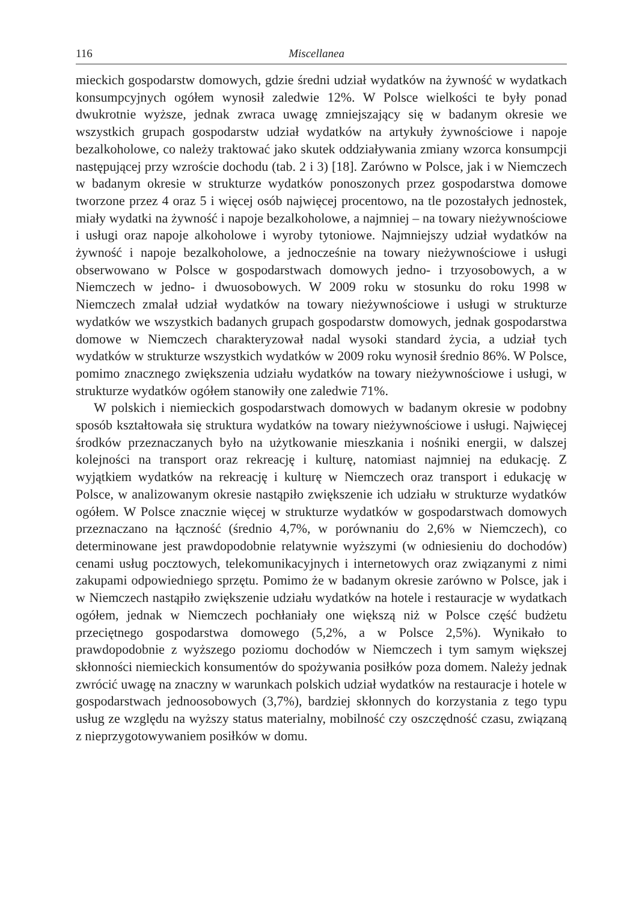116 Miscellanea
mieckich gospodarstw domowych, gdzie średni udział wydatków na żywność w wydatkach konsumpcyjnych ogółem wynosił zaledwie 12%. W Polsce wielkości te były ponad dwukrotnie wyższe, jednak zwraca uwagę zmniejszający się w badanym okresie we wszystkich grupach gospodarstw udział wydatków na artykuły żywnościowe i napoje bezalkoholowe, co należy traktować jako skutek oddziaływania zmiany wzorca konsumpcji następującej przy wzroście dochodu (tab. 2 i 3) [18]. Zarówno w Polsce, jak i w Niemczech w badanym okresie w strukturze wydatków ponoszonych przez gospodarstwa domowe tworzone przez 4 oraz 5 i więcej osób najwięcej procentowo, na tle pozostałych jednostek, miały wydatki na żywność i napoje bezalkoholowe, a najmniej – na towary nieżywnościowe i usługi oraz napoje alkoholowe i wyroby tytoniowe. Najmniejszy udział wydatków na żywność i napoje bezalkoholowe, a jednocześnie na towary nieżywnościowe i usługi obserwowano w Polsce w gospodarstwach domowych jedno- i trzyosobowych, a w Niemczech w jedno- i dwuosobowych. W 2009 roku w stosunku do roku 1998 w Niemczech zmalał udział wydatków na towary nieżywnościowe i usługi w strukturze wydatków we wszystkich badanych grupach gospodarstw domowych, jednak gospodarstwa domowe w Niemczech charakteryzował nadal wysoki standard życia, a udział tych wydatków w strukturze wszystkich wydatków w 2009 roku wynosił średnio 86%. W Polsce, pomimo znacznego zwiększenia udziału wydatków na towary nieżywnościowe i usługi, w strukturze wydatków ogółem stanowiły one zaledwie 71%.
W polskich i niemieckich gospodarstwach domowych w badanym okresie w podobny sposób kształtowała się struktura wydatków na towary nieżywnościowe i usługi. Najwięcej środków przeznaczanych było na użytkowanie mieszkania i nośniki energii, w dalszej kolejności na transport oraz rekreację i kulturę, natomiast najmniej na edukację. Z wyjątkiem wydatków na rekreację i kulturę w Niemczech oraz transport i edukację w Polsce, w analizowanym okresie nastąpiło zwiększenie ich udziału w strukturze wydatków ogółem. W Polsce znacznie więcej w strukturze wydatków w gospodarstwach domowych przeznaczano na łączność (średnio 4,7%, w porównaniu do 2,6% w Niemczech), co determinowane jest prawdopodobnie relatywnie wyższymi (w odniesieniu do dochodów) cenami usług pocztowych, telekomunikacyjnych i internetowych oraz związanymi z nimi zakupami odpowiedniego sprzętu. Pomimo że w badanym okresie zarówno w Polsce, jak i w Niemczech nastąpiło zwiększenie udziału wydatków na hotele i restauracje w wydatkach ogółem, jednak w Niemczech pochłaniały one większą niż w Polsce część budżetu przeciętnego gospodarstwa domowego (5,2%, a w Polsce 2,5%). Wynikało to prawdopodobnie z wyższego poziomu dochodów w Niemczech i tym samym większej skłonności niemieckich konsumentów do spożywania posiłków poza domem. Należy jednak zwrócić uwagę na znaczny w warunkach polskich udział wydatków na restauracje i hotele w gospodarstwach jednoosobowych (3,7%), bardziej skłonnych do korzystania z tego typu usług ze względu na wyższy status materialny, mobilność czy oszczędność czasu, związaną z nieprzygotowywaniem posiłków w domu.